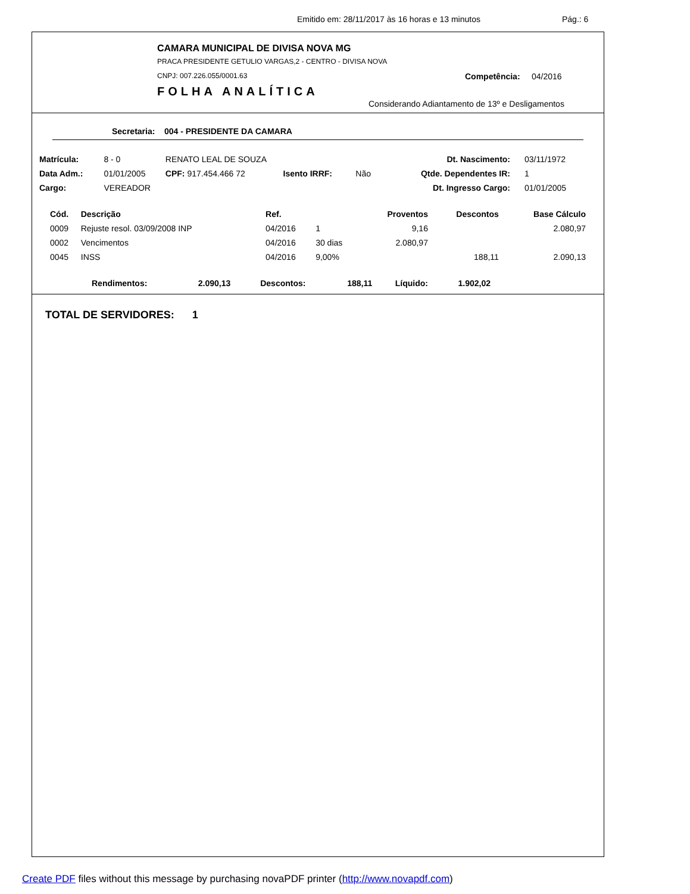Emitido em: 28/11/2017 às 16 horas e 13 minutos Pág.: 6
CAMARA MUNICIPAL DE DIVISA NOVA MG
PRACA PRESIDENTE GETULIO VARGAS,2 - CENTRO - DIVISA NOVA
CNPJ: 007.226.055/0001.63 Competência: 04/2016
FOLHA ANALÍTICA
Considerando Adiantamento de 13º e Desligamentos
Secretaria: 004 - PRESIDENTE DA CAMARA
| Matrícula: | 8 - 0 | RENATO LEAL DE SOUZA | | | Dt. Nascimento: | 03/11/1972 |
| Data Adm.: | 01/01/2005 | CPF: 917.454.466 72 | Isento IRRF: | Não | Qtde. Dependentes IR: | 1 |
| Cargo: | VEREADOR | | | | Dt. Ingresso Cargo: | 01/01/2005 |
| Cód. | Descrição | Ref. | | Proventos | Descontos | Base Cálculo |
| --- | --- | --- | --- | --- | --- | --- |
| 0009 | Rejuste resol. 03/09/2008 INP | 04/2016 | 1 | 9,16 | | 2.080,97 |
| 0002 | Vencimentos | 04/2016 | 30 dias | 2.080,97 | | |
| 0045 | INSS | 04/2016 | 9,00% | | 188,11 | 2.090,13 |
| Rendimentos: | 2.090,13 | Descontos: | 188,11 | Líquido: | 1.902,02 |
| --- | --- | --- | --- | --- | --- |
TOTAL DE SERVIDORES: 1
Create PDF files without this message by purchasing novaPDF printer (http://www.novapdf.com)